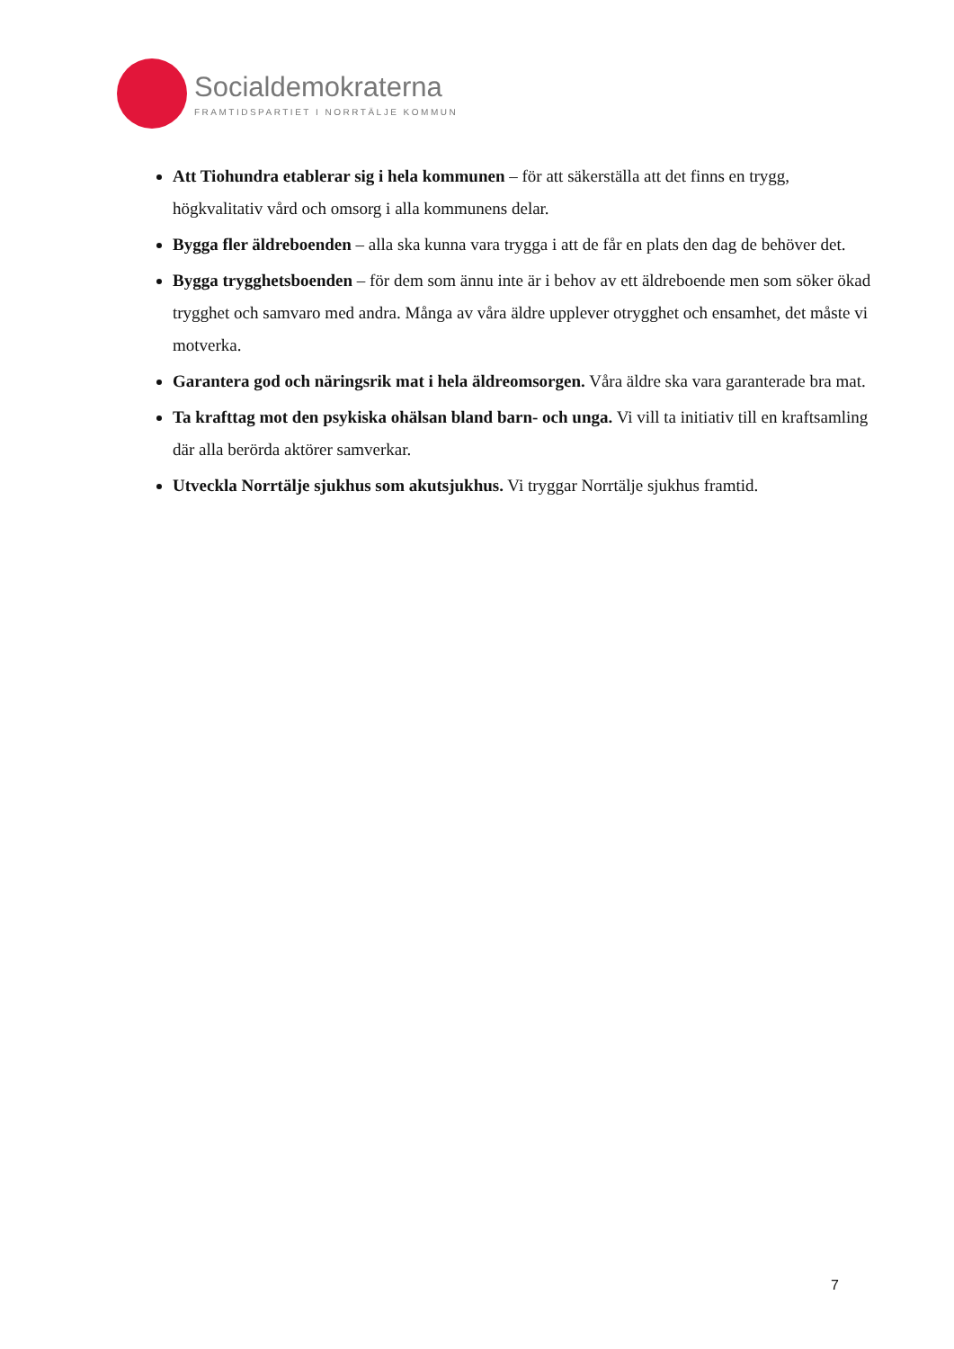Socialdemokraterna
FRAMTIDSPARTIET I NORRTÄLJE KOMMUN
Att Tiohundra etablerar sig i hela kommunen – för att säkerställa att det finns en trygg, högkvalitativ vård och omsorg i alla kommunens delar.
Bygga fler äldreboenden – alla ska kunna vara trygga i att de får en plats den dag de behöver det.
Bygga trygghetsboenden – för dem som ännu inte är i behov av ett äldreboende men som söker ökad trygghet och samvaro med andra. Många av våra äldre upplever otrygghet och ensamhet, det måste vi motverka.
Garantera god och näringsrik mat i hela äldreomsorgen. Våra äldre ska vara garanterade bra mat.
Ta krafttag mot den psykiska ohälsan bland barn- och unga. Vi vill ta initiativ till en kraftsamling där alla berörda aktörer samverkar.
Utveckla Norrtälje sjukhus som akutsjukhus. Vi tryggar Norrtälje sjukhus framtid.
7